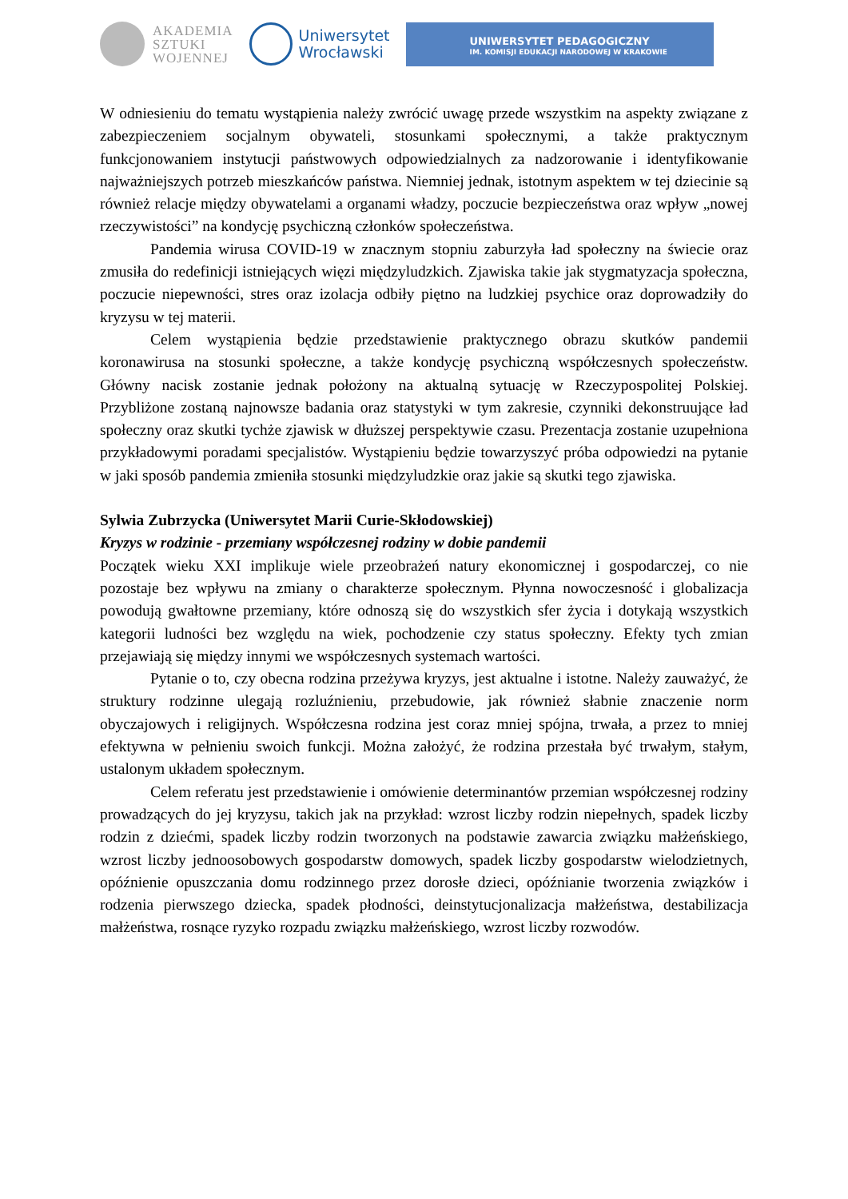AKADEMIA
SZTUKI
WOJENNEJ
Uniwersytet
Wrocławski
UNIWERSYTET PEDAGOGICZNY
IM. KOMISJI EDUKACJI NARODOWEJ W KRAKOWIE
W odniesieniu do tematu wystąpienia należy zwrócić uwagę przede wszystkim na aspekty związane z zabezpieczeniem socjalnym obywateli, stosunkami społecznymi, a także praktycznym funkcjonowaniem instytucji państwowych odpowiedzialnych za nadzorowanie i identyfikowanie najważniejszych potrzeb mieszkańców państwa. Niemniej jednak, istotnym aspektem w tej dziecinie są również relacje między obywatelami a organami władzy, poczucie bezpieczeństwa oraz wpływ „nowej rzeczywistości” na kondycję psychiczną członków społeczeństwa.
Pandemia wirusa COVID-19 w znacznym stopniu zaburzyła ład społeczny na świecie oraz zmusiła do redefinicji istniejących więzi międzyludzkich. Zjawiska takie jak stygmatyzacja społeczna, poczucie niepewności, stres oraz izolacja odbiły piętno na ludzkiej psychice oraz doprowadziły do kryzysu w tej materii.
Celem wystąpienia będzie przedstawienie praktycznego obrazu skutków pandemii koronawirusa na stosunki społeczne, a także kondycję psychiczną współczesnych społeczeństw. Główny nacisk zostanie jednak położony na aktualną sytuację w Rzeczypospolitej Polskiej. Przybliżone zostaną najnowsze badania oraz statystyki w tym zakresie, czynniki dekonstruujące ład społeczny oraz skutki tychże zjawisk w dłuższej perspektywie czasu. Prezentacja zostanie uzupełniona przykładowymi poradami specjalistów. Wystąpieniu będzie towarzyszyć próba odpowiedzi na pytanie w jaki sposób pandemia zmieniła stosunki międzyludzkie oraz jakie są skutki tego zjawiska.
Sylwia Zubrzycka (Uniwersytet Marii Curie-Skłodowskiej)
Kryzys w rodzinie - przemiany współczesnej rodziny w dobie pandemii
Początek wieku XXI implikuje wiele przeobrażeń natury ekonomicznej i gospodarczej, co nie pozostaje bez wpływu na zmiany o charakterze społecznym. Płynna nowoczesność i globalizacja powodują gwałtowne przemiany, które odnoszą się do wszystkich sfer życia i dotykają wszystkich kategorii ludności bez względu na wiek, pochodzenie czy status społeczny. Efekty tych zmian przejawiają się między innymi we współczesnych systemach wartości.
Pytanie o to, czy obecna rodzina przeżywa kryzys, jest aktualne i istotne. Należy zauważyć, że struktury rodzinne ulegają rozluźnieniu, przebudowie, jak również słabnie znaczenie norm obyczajowych i religijnych. Współczesna rodzina jest coraz mniej spójna, trwała, a przez to mniej efektywna w pełnieniu swoich funkcji. Można założyć, że rodzina przestała być trwałym, stałym, ustalonym układem społecznym.
Celem referatu jest przedstawienie i omówienie determinantów przemian współczesnej rodziny prowadzących do jej kryzysu, takich jak na przykład: wzrost liczby rodzin niepełnych, spadek liczby rodzin z dziećmi, spadek liczby rodzin tworzonych na podstawie zawarcia związku małżeńskiego, wzrost liczby jednoosobowych gospodarstw domowych, spadek liczby gospodarstw wielodzietnych, opóźnienie opuszczania domu rodzinnego przez dorosłe dzieci, opóźnianie tworzenia związków i rodzenia pierwszego dziecka, spadek płodności, deinstytucjonalizacja małżeństwa, destabilizacja małżeństwa, rosnące ryzyko rozpadu związku małżeńskiego, wzrost liczby rozwodów.